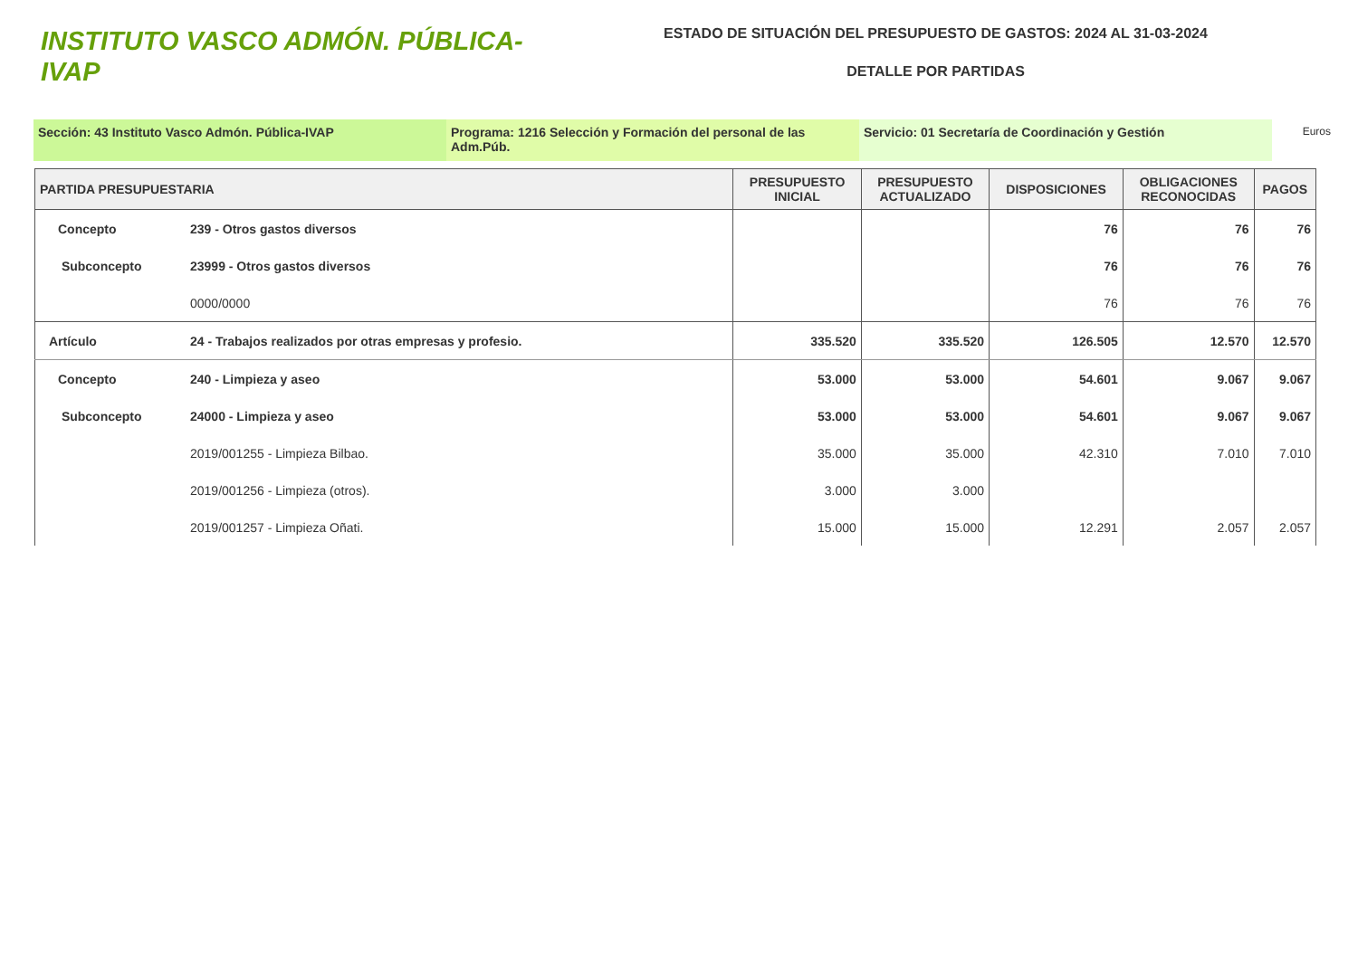INSTITUTO VASCO ADMÓN. PÚBLICA-IVAP
ESTADO DE SITUACIÓN DEL PRESUPUESTO DE GASTOS: 2024 AL 31-03-2024
DETALLE POR PARTIDAS
Sección: 43 Instituto Vasco Admón. Pública-IVAP Programa: 1216 Selección y Formación del personal de las Adm.Púb.
Servicio: 01 Secretaría de Coordinación y Gestión
Euros
| PARTIDA PRESUPUESTARIA | | PRESUPUESTO INICIAL | PRESUPUESTO ACTUALIZADO | DISPOSICIONES | OBLIGACIONES RECONOCIDAS | PAGOS |
| --- | --- | --- | --- | --- | --- | --- |
| Concepto | 239 - Otros gastos diversos | | | 76 | 76 | 76 |
| Subconcepto | 23999 - Otros gastos diversos | | | 76 | 76 | 76 |
| | 0000/0000 | | | 76 | 76 | 76 |
| Artículo | 24 - Trabajos realizados por otras empresas y profesio. | 335.520 | 335.520 | 126.505 | 12.570 | 12.570 |
| Concepto | 240 - Limpieza y aseo | 53.000 | 53.000 | 54.601 | 9.067 | 9.067 |
| Subconcepto | 24000 - Limpieza y aseo | 53.000 | 53.000 | 54.601 | 9.067 | 9.067 |
| | 2019/001255 - Limpieza Bilbao. | 35.000 | 35.000 | 42.310 | 7.010 | 7.010 |
| | 2019/001256 - Limpieza (otros). | 3.000 | 3.000 | | | |
| | 2019/001257 - Limpieza Oñati. | 15.000 | 15.000 | 12.291 | 2.057 | 2.057 |